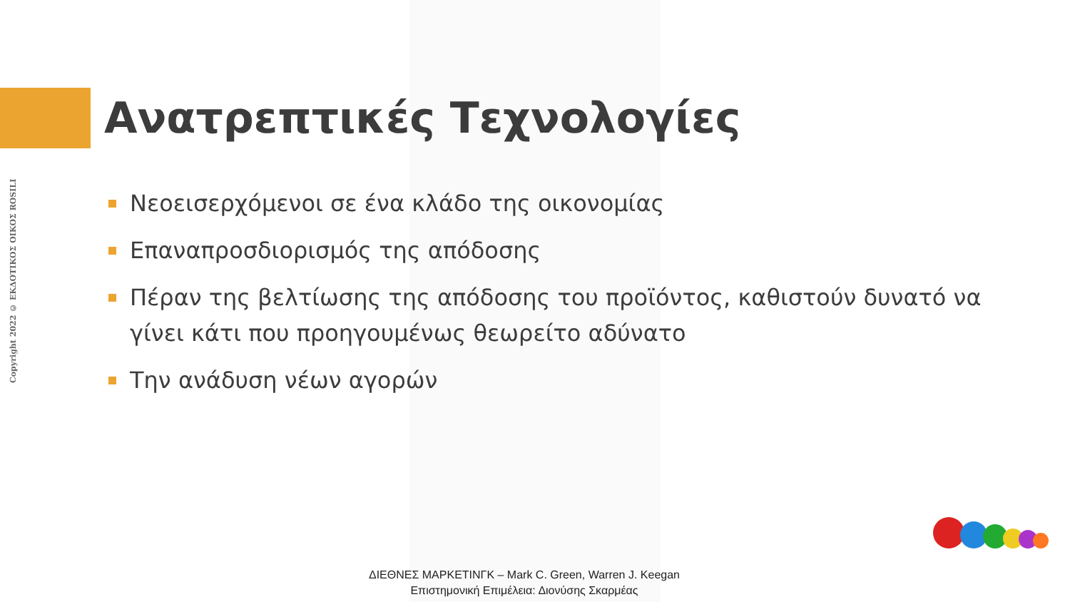Copyright 2022 © ΕΚΔΟΤΙΚΟΣ ΟΙΚΟΣ ROSILI
Ανατρεπτικές Τεχνολογίες
Νεοεισερχόμενοι σε ένα κλάδο της οικονομίας
Επαναπροσδιορισμός της απόδοσης
Πέραν της βελτίωσης της απόδοσης του προϊόντος, καθιστούν δυνατό να γίνει κάτι που προηγουμένως θεωρείτο αδύνατο
Την ανάδυση νέων αγορών
ΔΙΕΘΝΕΣ ΜΑΡΚΕΤΙΝΓΚ – Mark C. Green, Warren J. Keegan
Επιστημονική Επιμέλεια: Διονύσης Σκαρμέας